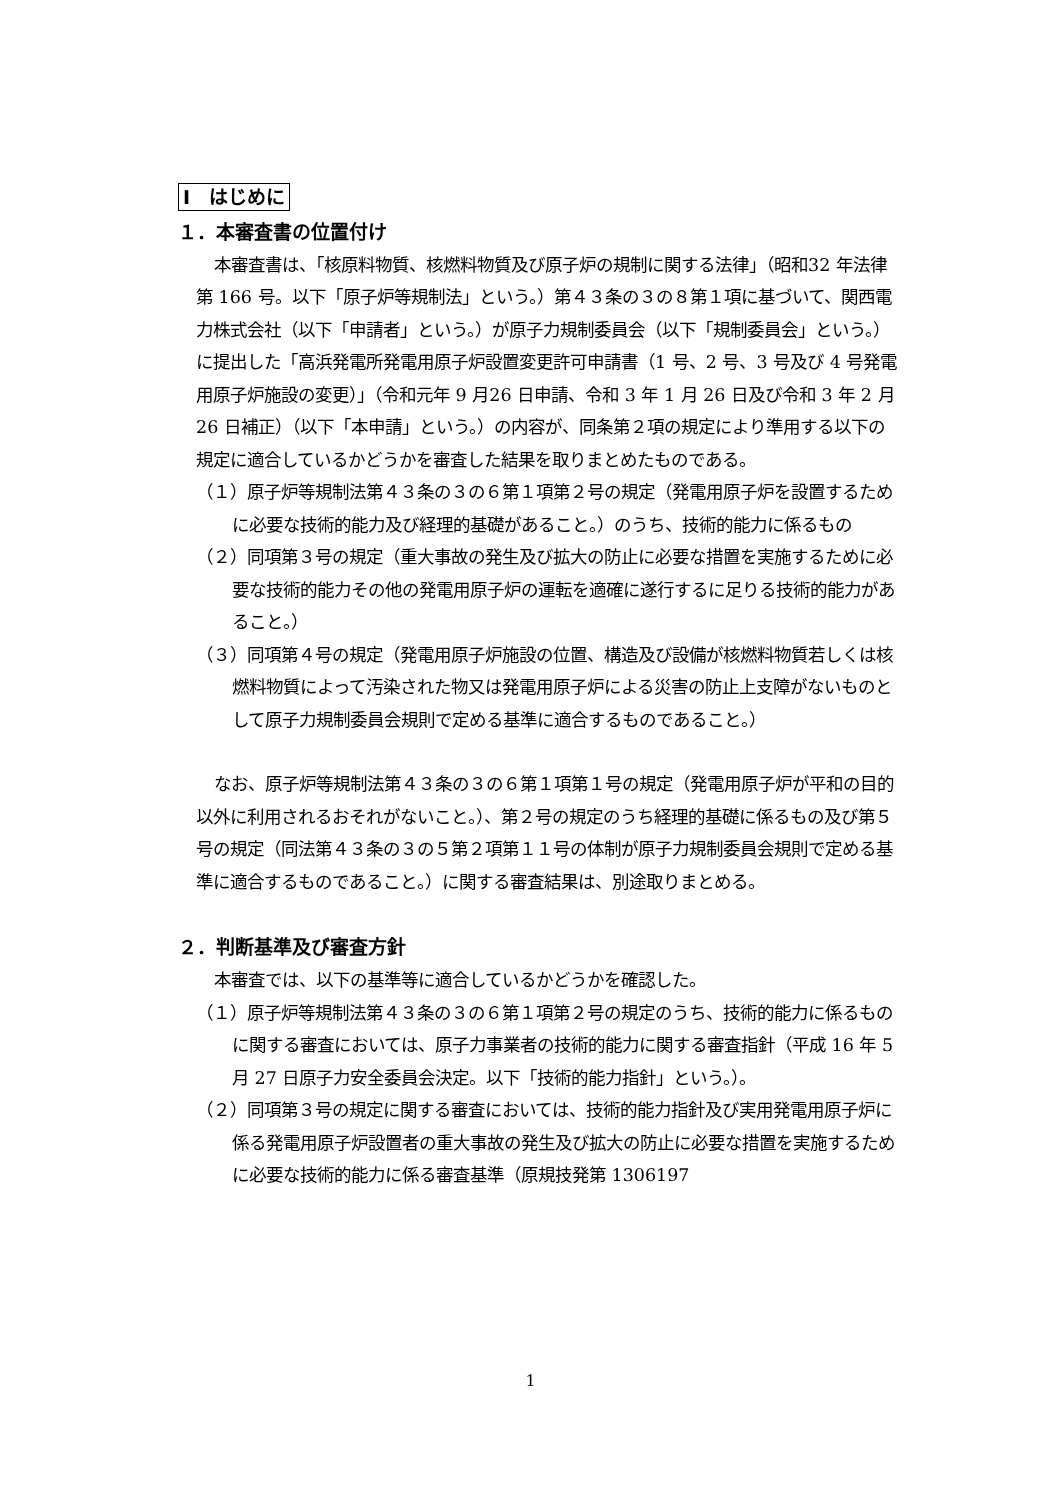Ⅰ　はじめに
１．本審査書の位置付け
本審査書は、「核原料物質、核燃料物質及び原子炉の規制に関する法律」（昭和32 年法律第 166 号。以下「原子炉等規制法」という。）第４３条の３の８第１項に基づいて、関西電力株式会社（以下「申請者」という。）が原子力規制委員会（以下「規制委員会」という。）に提出した「高浜発電所発電用原子炉設置変更許可申請書（1 号、2 号、3 号及び 4 号発電用原子炉施設の変更）」（令和元年 9 月26 日申請、令和 3 年 1 月 26 日及び令和 3 年 2 月 26 日補正）（以下「本申請」という。）の内容が、同条第２項の規定により準用する以下の規定に適合しているかどうかを審査した結果を取りまとめたものである。
（１）原子炉等規制法第４３条の３の６第１項第２号の規定（発電用原子炉を設置するために必要な技術的能力及び経理的基礎があること。）のうち、技術的能力に係るもの
（２）同項第３号の規定（重大事故の発生及び拡大の防止に必要な措置を実施するために必要な技術的能力その他の発電用原子炉の運転を適確に遂行するに足りる技術的能力があること。）
（３）同項第４号の規定（発電用原子炉施設の位置、構造及び設備が核燃料物質若しくは核燃料物質によって汚染された物又は発電用原子炉による災害の防止上支障がないものとして原子力規制委員会規則で定める基準に適合するものであること。）
なお、原子炉等規制法第４３条の３の６第１項第１号の規定（発電用原子炉が平和の目的以外に利用されるおそれがないこと。）、第２号の規定のうち経理的基礎に係るもの及び第５号の規定（同法第４３条の３の５第２項第１１号の体制が原子力規制委員会規則で定める基準に適合するものであること。）に関する審査結果は、別途取りまとめる。
２．判断基準及び審査方針
本審査では、以下の基準等に適合しているかどうかを確認した。
（１）原子炉等規制法第４３条の３の６第１項第２号の規定のうち、技術的能力に係るものに関する審査においては、原子力事業者の技術的能力に関する審査指針（平成 16 年 5 月 27 日原子力安全委員会決定。以下「技術的能力指針」という。）。
（２）同項第３号の規定に関する審査においては、技術的能力指針及び実用発電用原子炉に係る発電用原子炉設置者の重大事故の発生及び拡大の防止に必要な措置を実施するために必要な技術的能力に係る審査基準（原規技発第 1306197
1